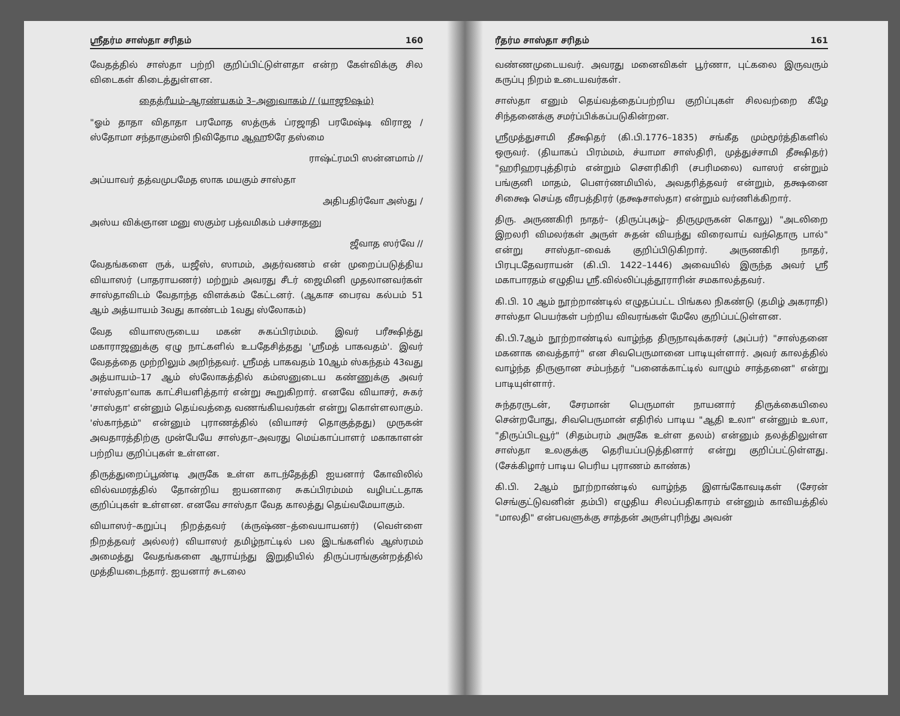ஸ்ரீதர்ம சாஸ்தா சரிதம் 160
வேதத்தில் சாஸ்தா பற்றி குறிப்பிட்டுள்ளதா என்ற கேள்விக்கு சில விடைகள் கிடைத்துள்ளன.
தைத்ரீயம்–ஆரண்யகம் 3–அனுவாகம் // (யாஜூஷம்)
"ஓம் தாதா விதாதா பரமோத ஸத்ருக் ப்ரஜாதி பரமேஷ்டி விராஜ / ஸ்தோமா சந்தாகும்ஸி நிவிதோம ஆஹூரே தஸ்மை
ராஷ்ட்ரமபி ஸன்னமாம் //
அப்யாவர் தத்வமுபமேத ஸாக மயகும் சாஸ்தா
அதிபதிர்வோ அஸ்து /
அஸ்ய விக்ஞான மனு ஸகும்ர பத்வமிகம் பச்சாதனு
ஜீவாத ஸர்வே //
வேதங்களை ருக், யஜீஸ், ஸாமம், அதர்வணம் என் முறைப்படுத்திய வியாஸர் (பாதராயணர்) மற்றும் அவரது சீடர் ஜைமினி முதலானவர்கள் சாஸ்தாவிடம் வேதாந்த விளக்கம் கேட்டனர். (ஆகாச பைரவ கல்பம் 51 ஆம் அத்யாயம் 3வது காண்டம் 1வது ஸ்லோகம்)
வேத வியாஸருடைய மகன் சுகப்பிரம்மம். இவர் பரீக்ஷித்து மகாராஜனுக்கு ஏழு நாட்களில் உபதேசித்தது 'ஸ்ரீமத் பாகவதம்'. இவர் வேதத்தை முற்றிலும் அறிந்தவர். ஸ்ரீமத் பாகவதம் 10ஆம் ஸ்கந்தம் 43வது அத்யாயம்–17 ஆம் ஸ்லோகத்தில் கம்ஸனுடைய கண்ணுக்கு அவர் 'சாஸ்தா'வாக காட்சியளித்தார் என்று கூறுகிறார். எனவே வியாசர், சுகர் 'சாஸ்தா' என்னும் தெய்வத்தை வணங்கியவர்கள் என்று கொள்ளலாகும். 'ஸ்காந்தம்" என்னும் புராணத்தில் (வியாசர் தொகுத்தது) முருகன் அவதாரத்திற்கு முன்பேயே சாஸ்தா–அவரது மெய்காப்பாளர் மகாகாளன் பற்றிய குறிப்புகள் உள்ளன.
திருத்துறைப்பூண்டி அருகே உள்ள காடந்தேத்தி ஐயனார் கோவிலில் வில்வமரத்தில் தோன்றிய ஐயனாரை சுகப்பிரம்மம் வழிபட்டதாக குறிப்புகள் உள்ளன. எனவே சாஸ்தா வேத காலத்து தெய்வமேயாகும்.
வியாஸர்–கறுப்பு நிறத்தவர் (க்ருஷ்ண–த்வையாயனர்) (வெள்ளை நிறத்தவர் அல்லர்) வியாஸர் தமிழ்நாட்டில் பல இடங்களில் ஆஸ்ரமம் அமைத்து வேதங்களை ஆராய்ந்து இறுதியில் திருப்பரங்குன்றத்தில் முத்தியடைந்தார். ஐயனார் சுடலை
ரீதர்ம சாஸ்தா சரிதம் 161
வண்ணமுடையவர். அவரது மனைவிகள் பூர்ணா, புட்கலை இருவரும் கருப்பு நிறம் உடையவர்கள்.
சாஸ்தா எனும் தெய்வத்தைப்பற்றிய குறிப்புகள் சிலவற்றை கீழே சிந்தனைக்கு சமர்ப்பிக்கப்படுகின்றன.
ஸ்ரீமுத்துசாமி தீக்ஷிதர் (கி.பி.1776–1835) சங்கீத மும்மூர்த்திகளில் ஒருவர். (தியாகப் பிரம்மம், ச்யாமா சாஸ்திரி, முத்துச்சாமி தீக்ஷிதர்) "ஹரிஹரபுத்திரம் என்றும் சௌரிகிரி (சபரிமலை) வாஸர் என்றும் பங்குனி மாதம், பௌர்ணமியில், அவதரித்தவர் என்றும், தக்ஷனை சிக்ஷை செய்த வீரபத்திரர் (தக்ஷசாஸ்தா) என்றும் வர்ணிக்கிறார்.
திரு. அருணகிரி நாதர்– (திருப்புகழ்– திருமுருகன் கொலு) "அடலிறை இறலரி விமலர்கள் அருள் சுதன் வியந்து விரைவாய் வந்தொரு பால்" என்று சாஸ்தா–வைக் குறிப்பிடுகிறார். அருணகிரி நாதர், பிரபுடதேவராயன் (கி.பி. 1422–1446) அவையில் இருந்த அவர் ஸ்ரீ மகாபாரதம் எழுதிய ஸ்ரீ.வில்லிப்புத்தூராரின் சமகாலத்தவர்.
கி.பி. 10 ஆம் நூற்றாண்டில் எழுதப்பட்ட பிங்கல நிகண்டு (தமிழ் அகராதி) சாஸ்தா பெயர்கள் பற்றிய விவரங்கள் மேலே குறிப்பட்டுள்ளன.
கி.பி.7ஆம் நூற்றாண்டில் வாழ்ந்த திருநாவுக்கரசர் (அப்பர்) "சாஸ்தனை மகனாக வைத்தார்" என சிவபெருமானை பாடியுள்ளார். அவர் காலத்தில் வாழ்ந்த திருஞான சம்பந்தர் "பனைக்காட்டில் வாழும் சாத்தனை" என்று பாடியுள்ளார்.
சுந்தரருடன், சேரமான் பெருமாள் நாயனார் திருக்கையிலை சென்றபோது, சிவபெருமான் எதிரில் பாடிய "ஆதி உலா" என்னும் உலா, "திருப்பிடவூர்" (சிதம்பரம் அருகே உள்ள தலம்) என்னும் தலத்திலுள்ள சாஸ்தா உலகுக்கு தெரியப்படுத்தினார் என்று குறிப்பட்டுள்ளது. (சேக்கிழார் பாடிய பெரிய புராணம் காண்க)
கி.பி. 2ஆம் நூற்றாண்டில் வாழ்ந்த இளங்கோவடிகள் (சேரன் செங்குட்டுவனின் தம்பி) எழுதிய சிலப்பதிகாரம் என்னும் காவியத்தில் "மாலதி" என்பவளுக்கு சாத்தன் அருள்புரிந்து அவன்